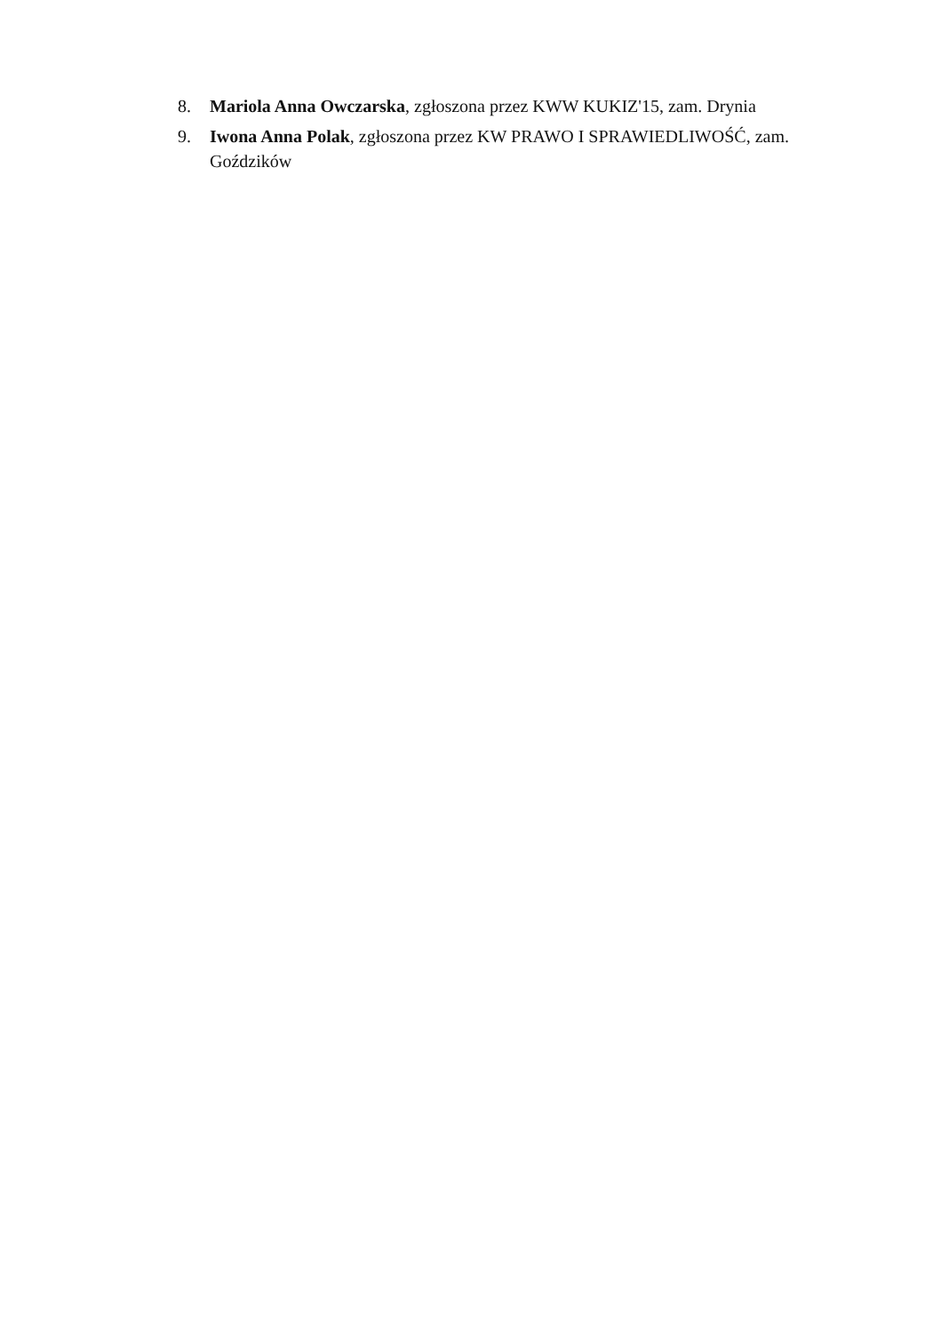8. Mariola Anna Owczarska, zgłoszona przez KWW KUKIZ'15, zam. Drynia
9. Iwona Anna Polak, zgłoszona przez KW PRAWO I SPRAWIEDLIWOŚĆ, zam. Goździków